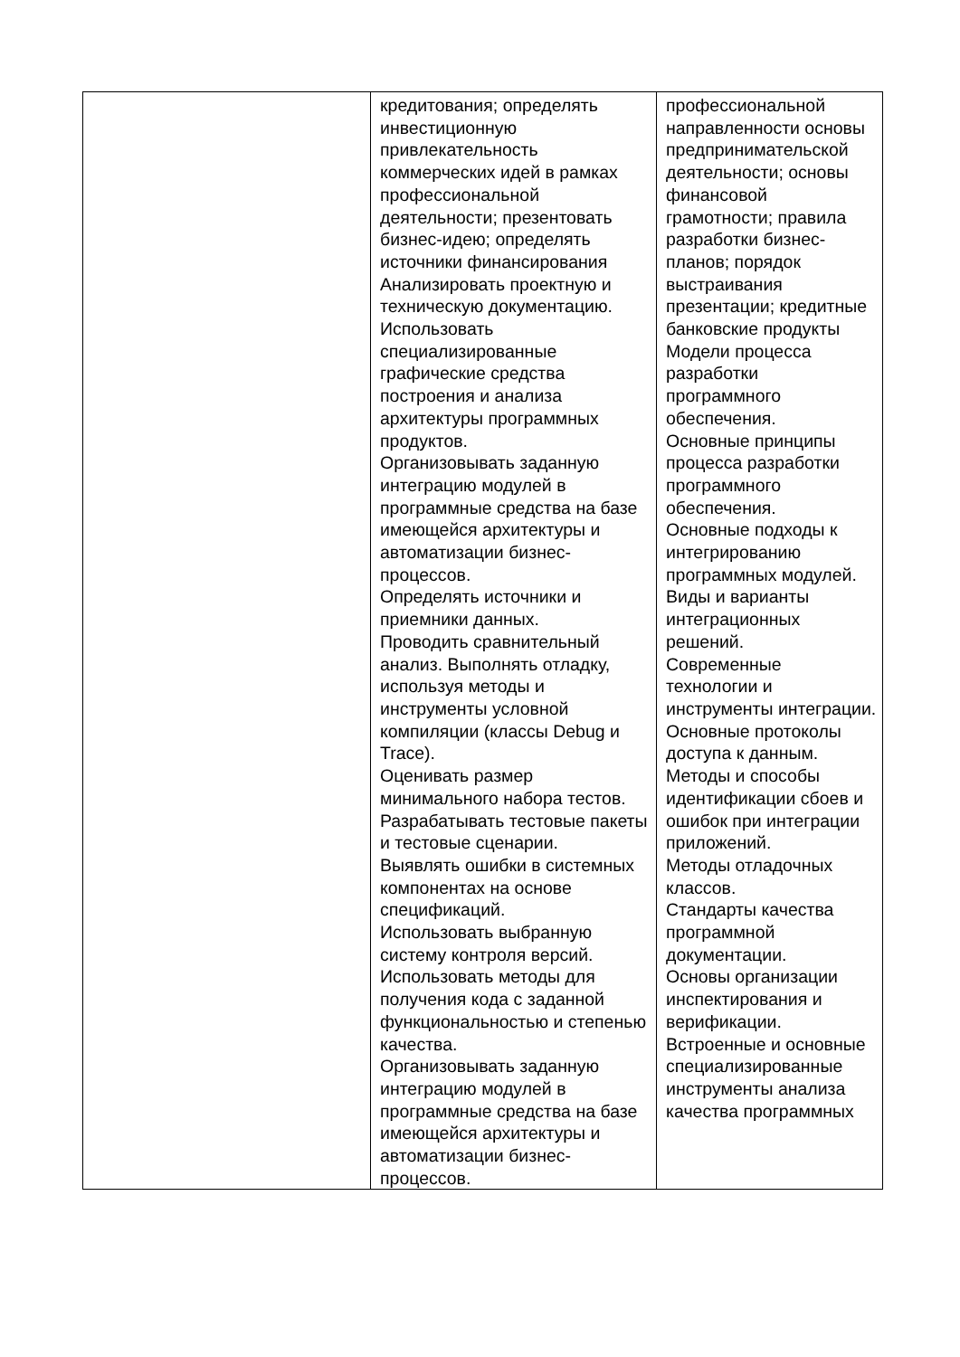| | кредитования; определять инвестиционную привлекательность коммерческих идей в рамках профессиональной деятельности; презентовать бизнес-идею; определять источники финансирования Анализировать проектную и техническую документацию. Использовать специализированные графические средства построения и анализа архитектуры программных продуктов. Организовывать заданную интеграцию модулей в программные средства на базе имеющейся архитектуры и автоматизации бизнес-процессов. Определять источники и приемники данных. Проводить сравнительный анализ. Выполнять отладку, используя методы и инструменты условной компиляции (классы Debug и Trace). Оценивать размер минимального набора тестов. Разрабатывать тестовые пакеты и тестовые сценарии. Выявлять ошибки в системных компонентах на основе спецификаций. Использовать выбранную систему контроля версий. Использовать методы для получения кода с заданной функциональностью и степенью качества. Организовывать заданную интеграцию модулей в программные средства на базе имеющейся архитектуры и автоматизации бизнес-процессов. | профессиональной направленности основы предпринимательской деятельности; основы финансовой грамотности; правила разработки бизнес-планов; порядок выстраивания презентации; кредитные банковские продукты Модели процесса разработки программного обеспечения. Основные принципы процесса разработки программного обеспечения. Основные подходы к интегрированию программных модулей. Виды и варианты интеграционных решений. Современные технологии и инструменты интеграции. Основные протоколы доступа к данным. Методы и способы идентификации сбоев и ошибок при интеграции приложений. Методы отладочных классов. Стандарты качества программной документации. Основы организации инспектирования и верификации. Встроенные и основные специализированные инструменты анализа качества программных |